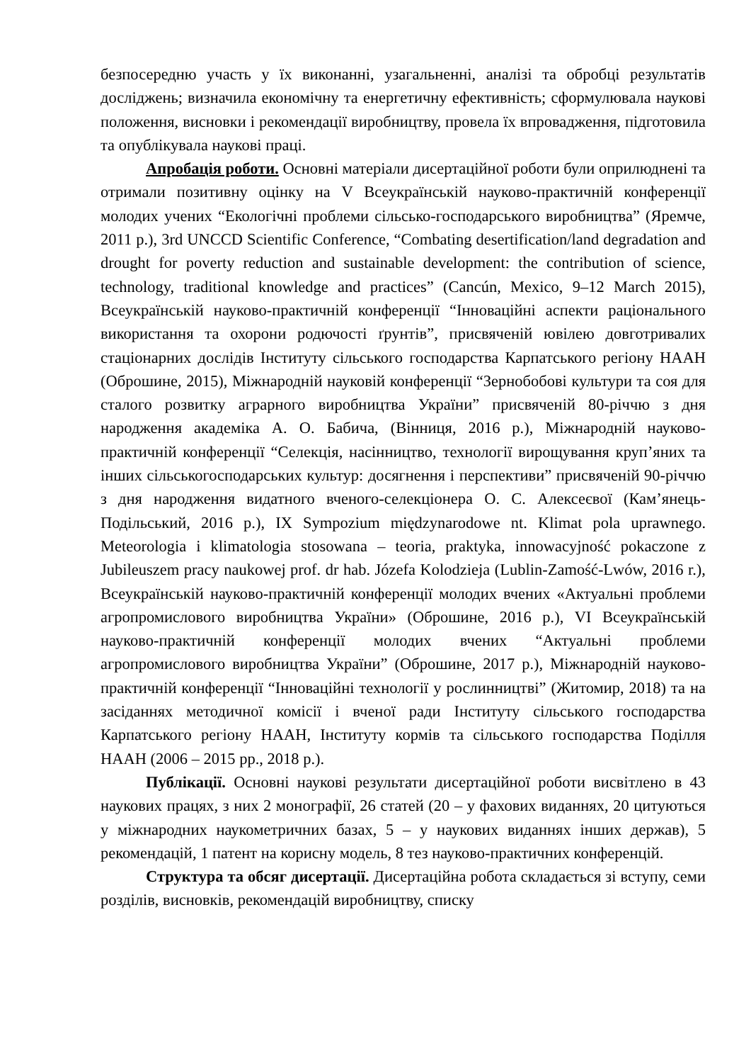безпосередню участь у їх виконанні, узагальненні, аналізі та обробці результатів досліджень; визначила економічну та енергетичну ефективність; сформулювала наукові положення, висновки і рекомендації виробництву, провела їх впровадження, підготовила та опублікувала наукові праці.
Апробація роботи. Основні матеріали дисертаційної роботи були оприлюднені та отримали позитивну оцінку на V Всеукраїнській науково-практичній конференції молодих учених “Екологічні проблеми сільсько-господарського виробництва” (Яремче, 2011 р.), 3rd UNCCD Scientific Conference, “Combating desertification/land degradation and drought for poverty reduction and sustainable development: the contribution of science, technology, traditional knowledge and practices” (Cancún, Mexico, 9–12 March 2015), Всеукраїнській науково-практичній конференції “Інноваційні аспекти раціонального використання та охорони родючості ґрунтів”, присвяченій ювілею довготривалих стаціонарних дослідів Інституту сільського господарства Карпатського регіону НААН (Оброшине, 2015), Міжнародній науковій конференції “Зернобобові культури та соя для сталого розвитку аграрного виробництва України” присвяченій 80-річчю з дня народження академіка А. О. Бабича, (Вінниця, 2016 р.), Міжнародній науково-практичній конференції “Селекція, насінництво, технології вирощування круп’яних та інших сільськогосподарських культур: досягнення і перспективи” присвяченій 90-річчю з дня народження видатного вченого-селекціонера О. С. Алексеєвої (Кам’янець- Подільський, 2016 р.), IX Sympozium międzynarodowe nt. Klimat pola uprawnego. Meteorologia i klimatologia stosowana – teoria, praktyka, innowacyjność pokaczone z Jubileuszem pracy naukowej prof. dr hab. Józefa Kolodzieja (Lublin-Zamość-Lwów, 2016 r.), Всеукраїнській науково-практичній конференції молодих вчених «Актуальні проблеми агропромислового виробництва України» (Оброшине, 2016 р.), VI Всеукраїнській науково-практичній конференції молодих вчених “Актуальні проблеми агропромислового виробництва України” (Оброшине, 2017 р.), Міжнародній науково-практичній конференції “Інноваційні технології у рослинництві” (Житомир, 2018) та на засіданнях методичної комісії і вченої ради Інституту сільського господарства Карпатського регіону НААН, Інституту кормів та сільського господарства Поділля НААН (2006 – 2015 рр., 2018 р.).
Публікації. Основні наукові результати дисертаційної роботи висвітлено в 43 наукових працях, з них 2 монографії, 26 статей (20 – у фахових виданнях, 20 цитуються у міжнародних наукометричних базах, 5 – у наукових виданнях інших держав), 5 рекомендацій, 1 патент на корисну модель, 8 тез науково-практичних конференцій.
Структура та обсяг дисертації. Дисертаційна робота складається зі вступу, семи розділів, висновків, рекомендацій виробництву, списку